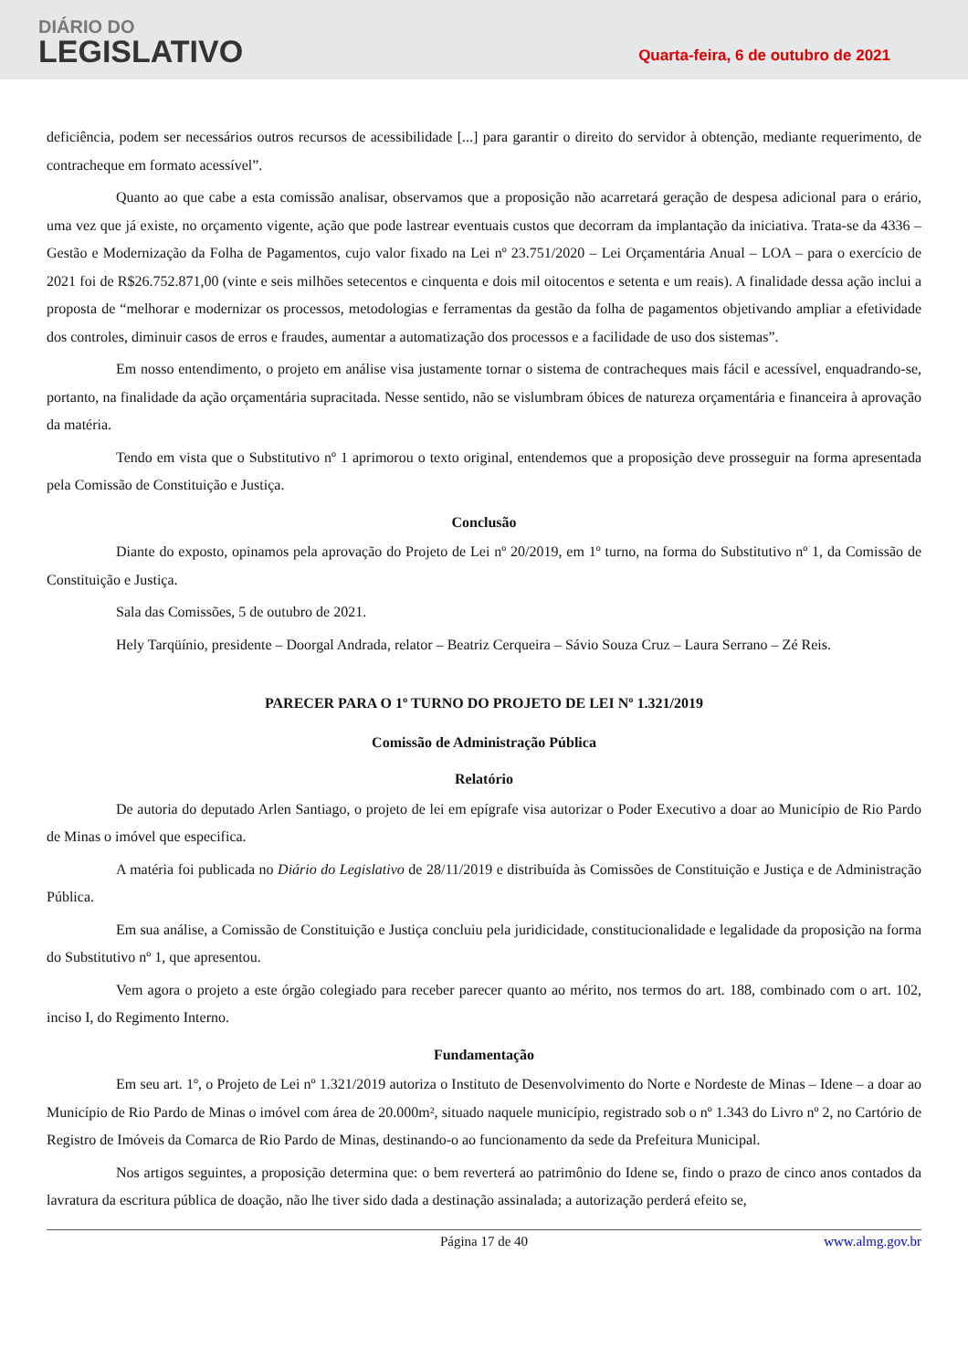DIÁRIO DO
LEGISLATIVO
Quarta-feira, 6 de outubro de 2021
deficiência, podem ser necessários outros recursos de acessibilidade [...] para garantir o direito do servidor à obtenção, mediante requerimento, de contracheque em formato acessível”.
Quanto ao que cabe a esta comissão analisar, observamos que a proposição não acarretará geração de despesa adicional para o erário, uma vez que já existe, no orçamento vigente, ação que pode lastrear eventuais custos que decorram da implantação da iniciativa. Trata-se da 4336 – Gestão e Modernização da Folha de Pagamentos, cujo valor fixado na Lei nº 23.751/2020 – Lei Orçamentária Anual – LOA – para o exercício de 2021 foi de R$26.752.871,00 (vinte e seis milhões setecentos e cinquenta e dois mil oitocentos e setenta e um reais). A finalidade dessa ação inclui a proposta de “melhorar e modernizar os processos, metodologias e ferramentas da gestão da folha de pagamentos objetivando ampliar a efetividade dos controles, diminuir casos de erros e fraudes, aumentar a automatização dos processos e a facilidade de uso dos sistemas”.
Em nosso entendimento, o projeto em análise visa justamente tornar o sistema de contracheques mais fácil e acessível, enquadrando-se, portanto, na finalidade da ação orçamentária supracitada. Nesse sentido, não se vislumbram óbices de natureza orçamentária e financeira à aprovação da matéria.
Tendo em vista que o Substitutivo nº 1 aprimorou o texto original, entendemos que a proposição deve prosseguir na forma apresentada pela Comissão de Constituição e Justiça.
Conclusão
Diante do exposto, opinamos pela aprovação do Projeto de Lei nº 20/2019, em 1º turno, na forma do Substitutivo nº 1, da Comissão de Constituição e Justiça.
Sala das Comissões, 5 de outubro de 2021.
Hely Tarqüínio, presidente – Doorgal Andrada, relator – Beatriz Cerqueira – Sávio Souza Cruz – Laura Serrano – Zé Reis.
PARECER PARA O 1º TURNO DO PROJETO DE LEI Nº 1.321/2019
Comissão de Administração Pública
Relatório
De autoria do deputado Arlen Santiago, o projeto de lei em epígrafe visa autorizar o Poder Executivo a doar ao Município de Rio Pardo de Minas o imóvel que especifica.
A matéria foi publicada no Diário do Legislativo de 28/11/2019 e distribuída às Comissões de Constituição e Justiça e de Administração Pública.
Em sua análise, a Comissão de Constituição e Justiça concluiu pela juridicidade, constitucionalidade e legalidade da proposição na forma do Substitutivo nº 1, que apresentou.
Vem agora o projeto a este órgão colegiado para receber parecer quanto ao mérito, nos termos do art. 188, combinado com o art. 102, inciso I, do Regimento Interno.
Fundamentação
Em seu art. 1º, o Projeto de Lei nº 1.321/2019 autoriza o Instituto de Desenvolvimento do Norte e Nordeste de Minas – Idene – a doar ao Município de Rio Pardo de Minas o imóvel com área de 20.000m², situado naquele município, registrado sob o nº 1.343 do Livro nº 2, no Cartório de Registro de Imóveis da Comarca de Rio Pardo de Minas, destinando-o ao funcionamento da sede da Prefeitura Municipal.
Nos artigos seguintes, a proposição determina que: o bem reverterá ao patrimônio do Idene se, findo o prazo de cinco anos contados da lavratura da escritura pública de doação, não lhe tiver sido dada a destinação assinalada; a autorização perderá efeito se,
Página 17 de 40 www.almg.gov.br